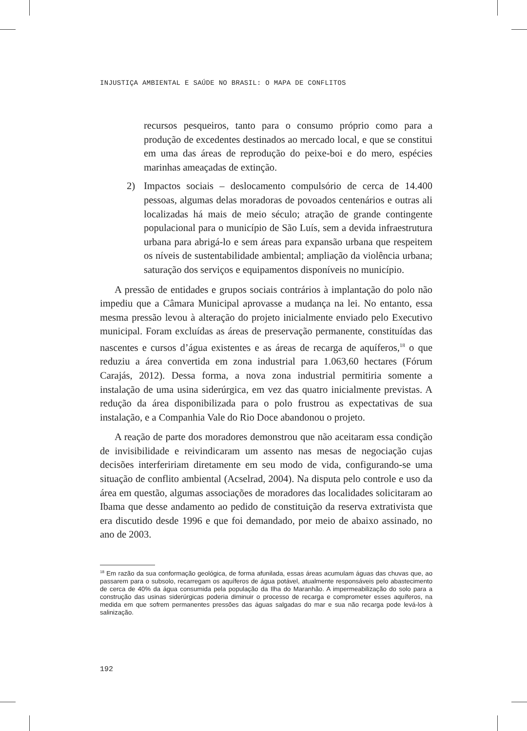INJUSTIÇA AMBIENTAL E SAÚDE NO BRASIL: O MAPA DE CONFLITOS
recursos pesqueiros, tanto para o consumo próprio como para a produção de excedentes destinados ao mercado local, e que se constitui em uma das áreas de reprodução do peixe-boi e do mero, espécies marinhas ameaçadas de extinção.
2) Impactos sociais – deslocamento compulsório de cerca de 14.400 pessoas, algumas delas moradoras de povoados centenários e outras ali localizadas há mais de meio século; atração de grande contingente populacional para o município de São Luís, sem a devida infraestrutura urbana para abrigá-lo e sem áreas para expansão urbana que respeitem os níveis de sustentabilidade ambiental; ampliação da violência urbana; saturação dos serviços e equipamentos disponíveis no município.
A pressão de entidades e grupos sociais contrários à implantação do polo não impediu que a Câmara Municipal aprovasse a mudança na lei. No entanto, essa mesma pressão levou à alteração do projeto inicialmente enviado pelo Executivo municipal. Foram excluídas as áreas de preservação permanente, constituídas das nascentes e cursos d’água existentes e as áreas de recarga de aquíferos,<sup>18</sup> o que reduziu a área convertida em zona industrial para 1.063,60 hectares (Fórum Carajás, 2012). Dessa forma, a nova zona industrial permitiria somente a instalação de uma usina siderúrgica, em vez das quatro inicialmente previstas. A redução da área disponibilizada para o polo frustrou as expectativas de sua instalação, e a Companhia Vale do Rio Doce abandonou o projeto.
A reação de parte dos moradores demonstrou que não aceitaram essa condição de invisibilidade e reivindicaram um assento nas mesas de negociação cujas decisões interfeririam diretamente em seu modo de vida, configurando-se uma situação de conflito ambiental (Acselrad, 2004). Na disputa pelo controle e uso da área em questão, algumas associações de moradores das localidades solicitaram ao Ibama que desse andamento ao pedido de constituição da reserva extrativista que era discutido desde 1996 e que foi demandado, por meio de abaixo assinado, no ano de 2003.
<sup>18</sup> Em razão da sua conformação geológica, de forma afunilada, essas áreas acumulam águas das chuvas que, ao passarem para o subsolo, recarregam os aquíferos de água potável, atualmente responsáveis pelo abastecimento de cerca de 40% da água consumida pela população da Ilha do Maranhão. A impermeabilização do solo para a construção das usinas siderúrgicas poderia diminuir o processo de recarga e comprometer esses aquíferos, na medida em que sofrem permanentes pressões das águas salgadas do mar e sua não recarga pode levá-los à salinização.
192